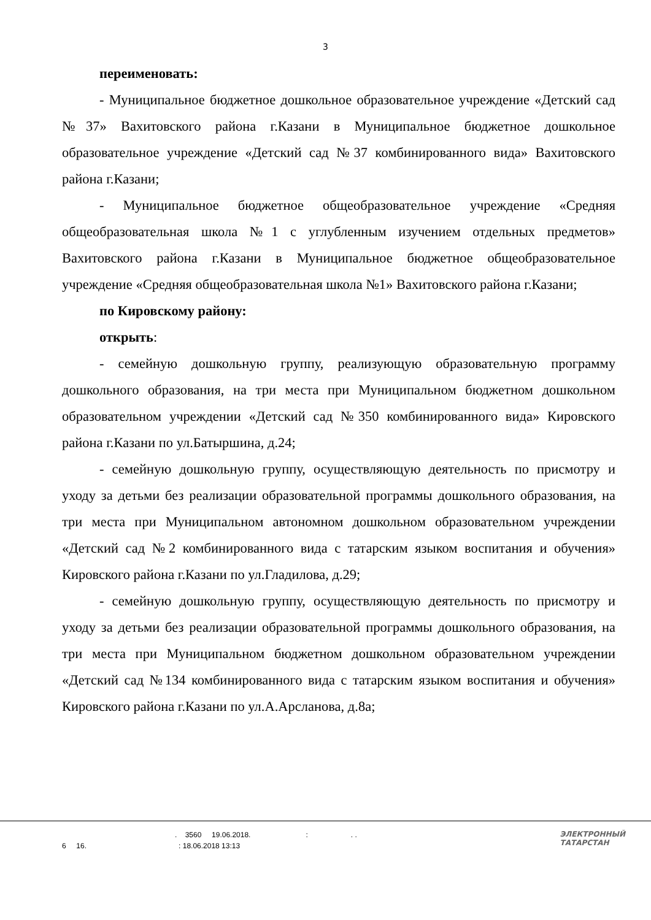3
переименовать:
- Муниципальное бюджетное дошкольное образовательное учреждение «Детский сад №37» Вахитовского района г.Казани в Муниципальное бюджетное дошкольное образовательное учреждение «Детский сад №37 комбинированного вида» Вахитовского района г.Казани;
- Муниципальное бюджетное общеобразовательное учреждение «Средняя общеобразовательная школа №1 с углубленным изучением отдельных предметов» Вахитовского района г.Казани в Муниципальное бюджетное общеобразовательное учреждение «Средняя общеобразовательная школа №1» Вахитовского района г.Казани;
по Кировскому району:
открыть:
- семейную дошкольную группу, реализующую образовательную программу дошкольного образования, на три места при Муниципальном бюджетном дошкольном образовательном учреждении «Детский сад №350 комбинированного вида» Кировского района г.Казани по ул.Батыршина, д.24;
- семейную дошкольную группу, осуществляющую деятельность по присмотру и уходу за детьми без реализации образовательной программы дошкольного образования, на три места при Муниципальном автономном дошкольном образовательном учреждении «Детский сад №2 комбинированного вида с татарским языком воспитания и обучения» Кировского района г.Казани по ул.Гладилова, д.29;
- семейную дошкольную группу, осуществляющую деятельность по присмотру и уходу за детьми без реализации образовательной программы дошкольного образования, на три места при Муниципальном бюджетном дошкольном образовательном учреждении «Детский сад №134 комбинированного вида с татарским языком воспитания и обучения» Кировского района г.Казани по ул.А.Арсланова, д.8а;
. 3560 19.06.2018. : . .
6 16. : 18.06.2018 13:13
ЭЛЕКТРОННЫЙ
ТАТАРСТАН